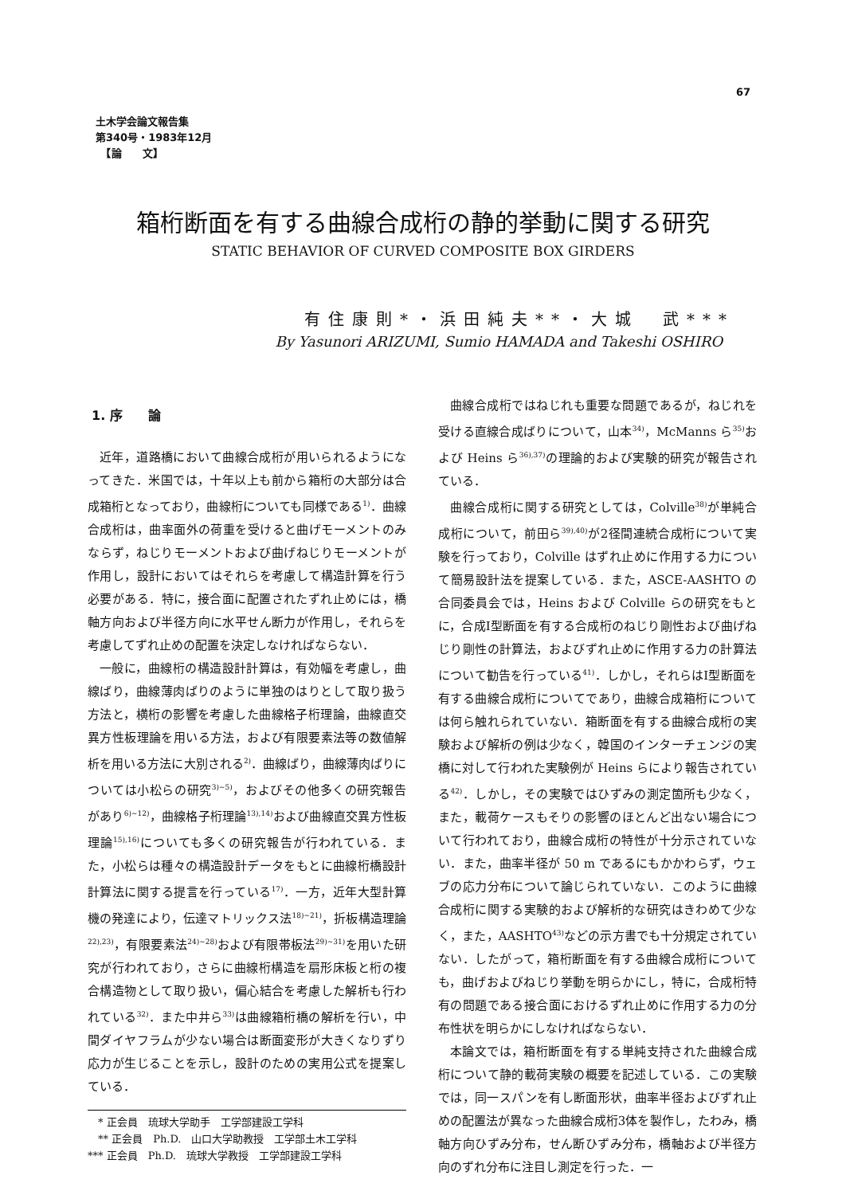67
土木学会論文報告集
第340号・1983年12月
　【論　　文】
箱桁断面を有する曲線合成桁の静的挙動に関する研究
STATIC BEHAVIOR OF CURVED COMPOSITE BOX GIRDERS
有住康則*・浜田純夫**・大城　武***
By Yasunori ARIZUMI, Sumio HAMADA and Takeshi OSHIRO
1. 序　　論
近年，道路橋において曲線合成桁が用いられるようになってきた．米国では，十年以上も前から箱桁の大部分は合成箱桁となっており，曲線桁についても同様である<sup>1)</sup>．曲線合成桁は，曲率面外の荷重を受けると曲げモーメントのみならず，ねじりモーメントおよび曲げねじりモーメントが作用し，設計においてはそれらを考慮して構造計算を行う必要がある．特に，接合面に配置されたずれ止めには，橋軸方向および半径方向に水平せん断力が作用し，それらを考慮してずれ止めの配置を決定しなければならない．
一般に，曲線桁の構造設計計算は，有効幅を考慮し，曲線ばり，曲線薄肉ばりのように単独のはりとして取り扱う方法と，横桁の影響を考慮した曲線格子桁理論，曲線直交異方性板理論を用いる方法，および有限要素法等の数値解析を用いる方法に大別される<sup>2)</sup>．曲線ばり，曲線薄肉ばりについては小松らの研究<sup>3)~5)</sup>，およびその他多くの研究報告があり<sup>6)~12)</sup>，曲線格子桁理論<sup>13),14)</sup>および曲線直交異方性板理論<sup>15),16)</sup>についても多くの研究報告が行われている．また，小松らは種々の構造設計データをもとに曲線桁橋設計計算法に関する提言を行っている<sup>17)</sup>．一方，近年大型計算機の発達により，伝達マトリックス法<sup>18)~21)</sup>，折板構造理論<sup>22),23)</sup>，有限要素法<sup>24)~28)</sup>および有限帯板法<sup>29)~31)</sup>を用いた研究が行われており，さらに曲線桁構造を扇形床板と桁の複合構造物として取り扱い，偏心結合を考慮した解析も行われている<sup>32)</sup>．また中井ら<sup>33)</sup>は曲線箱桁橋の解析を行い，中間ダイヤフラムが少ない場合は断面変形が大きくなりずり応力が生じることを示し，設計のための実用公式を提案している．
　* 正会員　琉球大学助手　工学部建設工学科
　** 正会員　Ph.D.　山口大学助教授　工学部土木工学科
*** 正会員　Ph.D.　琉球大学教授　工学部建設工学科
曲線合成桁ではねじれも重要な問題であるが，ねじれを受ける直線合成ばりについて，山本<sup>34)</sup>，McManns ら<sup>35)</sup>および Heins ら<sup>36),37)</sup>の理論的および実験的研究が報告されている．
曲線合成桁に関する研究としては，Colville<sup>38)</sup>が単純合成桁について，前田ら<sup>39),40)</sup>が2径間連続合成桁について実験を行っており，Colville はずれ止めに作用する力について簡易設計法を提案している．また，ASCE-AASHTO の合同委員会では，Heins および Colville らの研究をもとに，合成I型断面を有する合成桁のねじり剛性および曲げねじり剛性の計算法，およびずれ止めに作用する力の計算法について勧告を行っている<sup>41)</sup>．しかし，それらはI型断面を有する曲線合成桁についてであり，曲線合成箱桁については何ら触れられていない．箱断面を有する曲線合成桁の実験および解析の例は少なく，韓国のインターチェンジの実橋に対して行われた実験例が Heins らにより報告されている<sup>42)</sup>．しかし，その実験ではひずみの測定箇所も少なく，また，載荷ケースもそりの影響のほとんど出ない場合について行われており，曲線合成桁の特性が十分示されていない．また，曲率半径が 50 m であるにもかかわらず，ウェブの応力分布について論じられていない．このように曲線合成桁に関する実験的および解析的な研究はきわめて少なく，また，AASHTO<sup>43)</sup>などの示方書でも十分規定されていない．したがって，箱桁断面を有する曲線合成桁についても，曲げおよびねじり挙動を明らかにし，特に，合成桁特有の問題である接合面におけるずれ止めに作用する力の分布性状を明らかにしなければならない．
本論文では，箱桁断面を有する単純支持された曲線合成桁について静的載荷実験の概要を記述している．この実験では，同一スパンを有し断面形状，曲率半径およびずれ止めの配置法が異なった曲線合成桁3体を製作し，たわみ，橋軸方向ひずみ分布，せん断ひずみ分布，橋軸および半径方向のずれ分布に注目し測定を行った．一